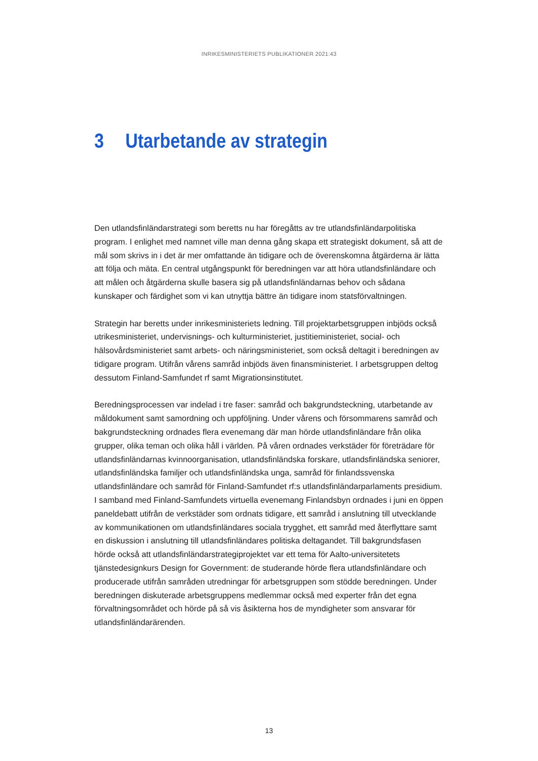INRIKESMINISTERIETS PUBLIKATIONER 2021:43
3 Utarbetande av strategin
Den utlandsfinländarstrategi som beretts nu har föregåtts av tre utlandsfinländarpolitiska program. I enlighet med namnet ville man denna gång skapa ett strategiskt dokument, så att de mål som skrivs in i det är mer omfattande än tidigare och de överenskomna åtgärderna är lätta att följa och mäta. En central utgångspunkt för beredningen var att höra utlandsfinländare och att målen och åtgärderna skulle basera sig på utlandsfinländarnas behov och sådana kunskaper och färdighet som vi kan utnyttja bättre än tidigare inom statsförvaltningen.
Strategin har beretts under inrikesministeriets ledning. Till projektarbetsgruppen inbjöds också utrikesministeriet, undervisnings- och kulturministeriet, justitieministeriet, social- och hälsovårdsministeriet samt arbets- och näringsministeriet, som också deltagit i beredningen av tidigare program. Utifrån vårens samråd inbjöds även finansministeriet. I arbetsgruppen deltog dessutom Finland-Samfundet rf samt Migrationsinstitutet.
Beredningsprocessen var indelad i tre faser: samråd och bakgrundsteckning, utarbetande av måldokument samt samordning och uppföljning. Under vårens och försommarens samråd och bakgrundsteckning ordnades flera evenemang där man hörde utlandsfinländare från olika grupper, olika teman och olika håll i världen. På våren ordnades verkstäder för företrädare för utlandsfinländarnas kvinnoorganisation, utlandsfinländska forskare, utlandsfinländska seniorer, utlandsfinländska familjer och utlandsfinländska unga, samråd för finlandssvenska utlandsfinländare och samråd för Finland-Samfundet rf:s utlandsfinländarparlaments presidium. I samband med Finland-Samfundets virtuella evenemang Finlandsbyn ordnades i juni en öppen paneldebatt utifrån de verkstäder som ordnats tidigare, ett samråd i anslutning till utvecklande av kommunikationen om utlandsfinländares sociala trygghet, ett samråd med återflyttare samt en diskussion i anslutning till utlandsfinländares politiska deltagandet. Till bakgrundsfasen hörde också att utlandsfinländarstrategiprojektet var ett tema för Aalto-universitetets tjänstedesignkurs Design for Government: de studerande hörde flera utlandsfinländare och producerade utifrån samråden utredningar för arbetsgruppen som stödde beredningen. Under beredningen diskuterade arbetsgruppens medlemmar också med experter från det egna förvaltningsområdet och hörde på så vis åsikterna hos de myndigheter som ansvarar för utlandsfinländarärenden.
13